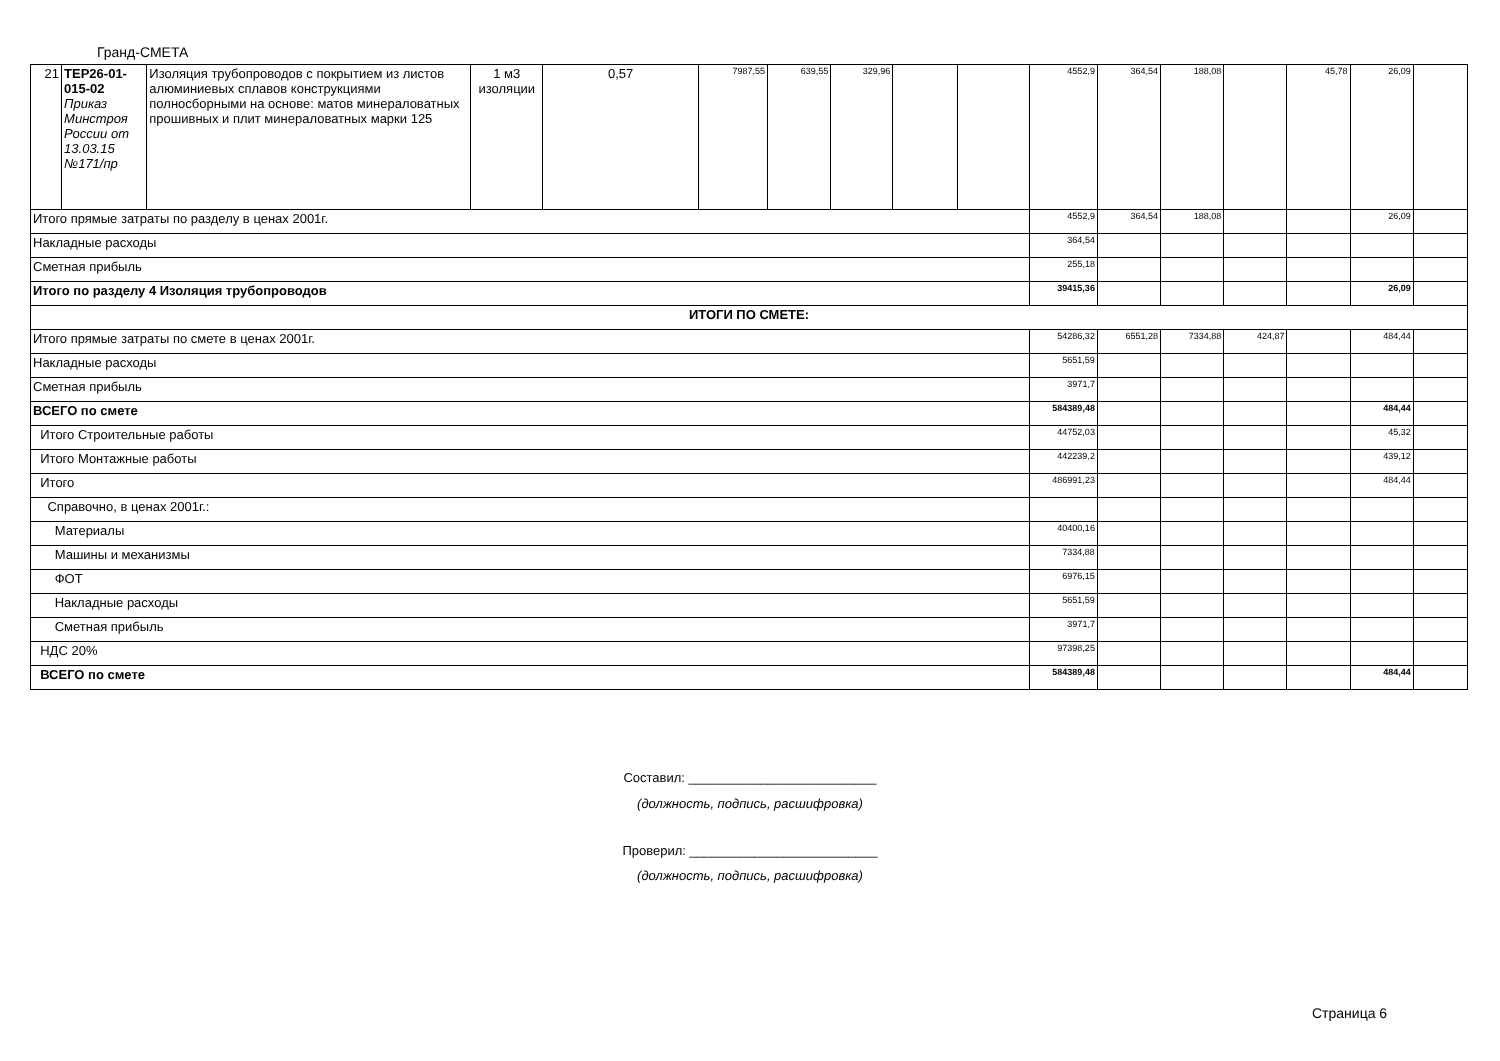Гранд-СМЕТА
| 21 | ТЕР26-01-015-02 Приказ Минстроя России от 13.03.15 №171/пр | Изоляция трубопроводов с покрытием из листов алюминиевых сплавов конструкциями полносборными на основе: матов минераловатных прошивных и плит минераловатных марки 125 | 1 м3 изоляции | 0,57 | 7987,55 | 639,55 | 329,96 | | | 4552,9 | 364,54 | 188,08 | | 45,78 | 26,09 | |
| Итого прямые затраты по разделу в ценах 2001г. | | | | | | | | | | 4552,9 | 364,54 | 188,08 | | | 26,09 | |
| Накладные расходы | | | | | | | | | | 364,54 | | | | | | |
| Сметная прибыль | | | | | | | | | | 255,18 | | | | | | |
| Итого по разделу 4 Изоляция трубопроводов | | | | | | | | | | 39415,36 | | | | | 26,09 | |
| ИТОГИ ПО СМЕТЕ: | | | | | | | | | | | | | | | | |
| Итого прямые затраты по смете в ценах 2001г. | | | | | | | | | | 54286,32 | 6551,28 | 7334,88 | 424,87 | | 484,44 | |
| Накладные расходы | | | | | | | | | | 5651,59 | | | | | | |
| Сметная прибыль | | | | | | | | | | 3971,7 | | | | | | |
| ВСЕГО по смете | | | | | | | | | | 584389,48 | | | | | 484,44 | |
| Итого Строительные работы | | | | | | | | | | 44752,03 | | | | | 45,32 | |
| Итого Монтажные работы | | | | | | | | | | 442239,2 | | | | | 439,12 | |
| Итого | | | | | | | | | | 486991,23 | | | | | 484,44 | |
| Справочно, в ценах 2001г.: | | | | | | | | | | | | | | | | |
| Материалы | | | | | | | | | | 40400,16 | | | | | | |
| Машины и механизмы | | | | | | | | | | 7334,88 | | | | | | |
| ФОТ | | | | | | | | | | 6976,15 | | | | | | |
| Накладные расходы | | | | | | | | | | 5651,59 | | | | | | |
| Сметная прибыль | | | | | | | | | | 3971,7 | | | | | | |
| НДС 20% | | | | | | | | | | 97398,25 | | | | | | |
| ВСЕГО по смете | | | | | | | | | | 584389,48 | | | | | 484,44 | |
Составил: __________________________
(должность, подпись, расшифровка)
Проверил: __________________________
(должность, подпись, расшифровка)
Страница 6